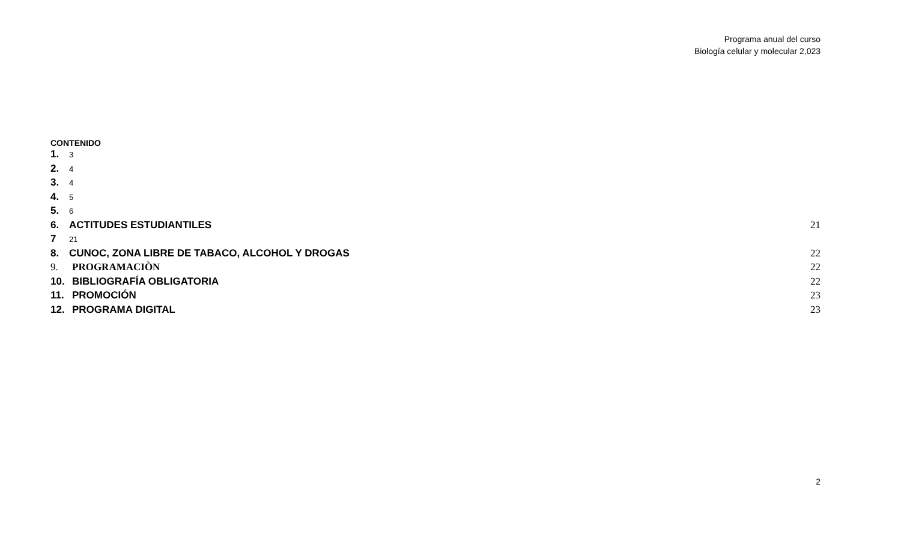Programa anual del curso
Biología celular y molecular 2,023
CONTENIDO
1. 3
2. 4
3. 4
4. 5
5. 6
6. ACTITUDES ESTUDIANTILES 21
7 21
8. CUNOC, ZONA LIBRE DE TABACO, ALCOHOL Y DROGAS 22
9. PROGRAMACIÒN 22
10. BIBLIOGRAFÍA OBLIGATORIA 22
11. PROMOCIÓN 23
12. PROGRAMA DIGITAL 23
2